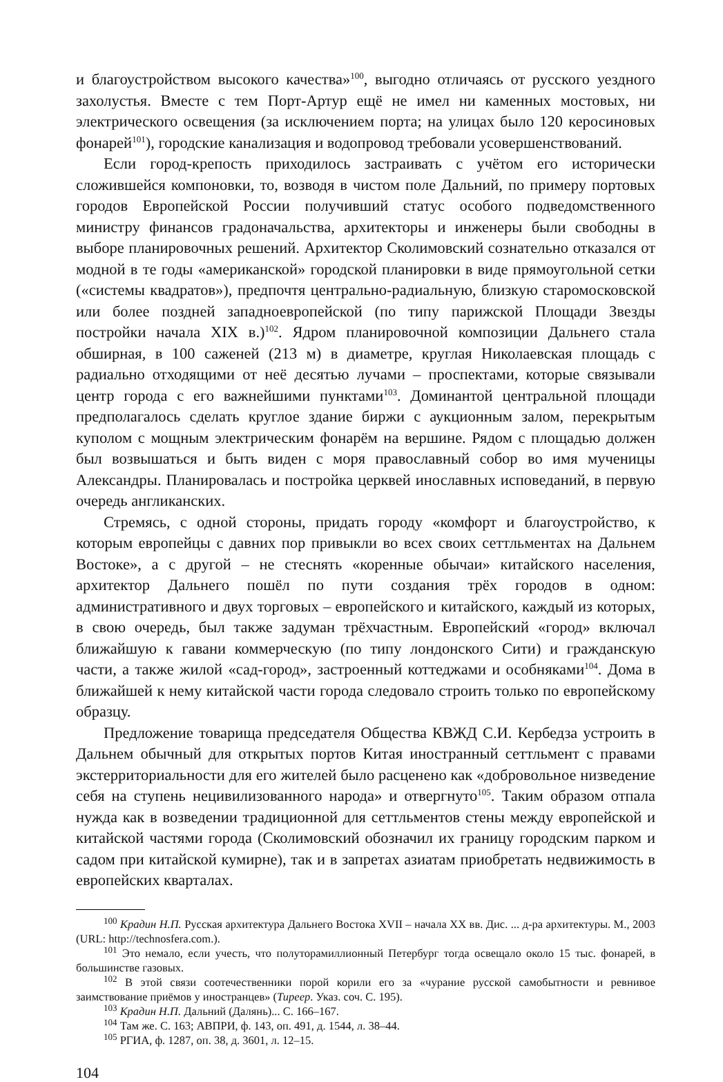и благоустройством высокого качества»<sup>100</sup>, выгодно отличаясь от русского уездного захолустья. Вместе с тем Порт-Артур ещё не имел ни каменных мостовых, ни электрического освещения (за исключением порта; на улицах было 120 керосиновых фонарей<sup>101</sup>), городские канализация и водопровод требовали усовершенствований.
Если город-крепость приходилось застраивать с учётом его исторически сложившейся компоновки, то, возводя в чистом поле Дальний, по примеру портовых городов Европейской России получивший статус особого подведомственного министру финансов градоначальства, архитекторы и инженеры были свободны в выборе планировочных решений. Архитектор Сколимовский сознательно отказался от модной в те годы «американской» городской планировки в виде прямоугольной сетки («системы квадратов»), предпочтя центрально-радиальную, близкую старомосковской или более поздней западноевропейской (по типу парижской Площади Звезды постройки начала XIX в.)<sup>102</sup>. Ядром планировочной композиции Дальнего стала обширная, в 100 саженей (213 м) в диаметре, круглая Николаевская площадь с радиально отходящими от неё десятью лучами – проспектами, которые связывали центр города с его важнейшими пунктами<sup>103</sup>. Доминантой центральной площади предполагалось сделать круглое здание биржи с аукционным залом, перекрытым куполом с мощным электрическим фонарём на вершине. Рядом с площадью должен был возвышаться и быть виден с моря православный собор во имя мученицы Александры. Планировалась и постройка церквей инославных исповеданий, в первую очередь англиканских.
Стремясь, с одной стороны, придать городу «комфорт и благоустройство, к которым европейцы с давних пор привыкли во всех своих сеттльментах на Дальнем Востоке», а с другой – не стеснять «коренные обычаи» китайского населения, архитектор Дальнего пошёл по пути создания трёх городов в одном: административного и двух торговых – европейского и китайского, каждый из которых, в свою очередь, был также задуман трёхчастным. Европейский «город» включал ближайшую к гавани коммерческую (по типу лондонского Сити) и гражданскую части, а также жилой «сад-город», застроенный коттеджами и особняками<sup>104</sup>. Дома в ближайшей к нему китайской части города следовало строить только по европейскому образцу.
Предложение товарища председателя Общества КВЖД С.И. Кербедза устроить в Дальнем обычный для открытых портов Китая иностранный сеттльмент с правами экстерриториальности для его жителей было расценено как «добровольное низведение себя на ступень нецивилизованного народа» и отвергнуто<sup>105</sup>. Таким образом отпала нужда как в возведении традиционной для сеттльментов стены между европейской и китайской частями города (Сколимовский обозначил их границу городским парком и садом при китайской кумирне), так и в запретах азиатам приобретать недвижимость в европейских кварталах.
<sup>100</sup> Крадин Н.П. Русская архитектура Дальнего Востока XVII – начала XX вв. Дис. ... д-ра архитектуры. М., 2003 (URL: http://technosfera.com.).
<sup>101</sup> Это немало, если учесть, что полуторамиллионный Петербург тогда освещало около 15 тыс. фонарей, в большинстве газовых.
<sup>102</sup> В этой связи соотечественники порой корили его за «чурание русской самобытности и ревнивое заимствование приёмов у иностранцев» (Тиреер. Указ. соч. С. 195).
<sup>103</sup> Крадин Н.П. Дальний (Далянь)... С. 166–167.
<sup>104</sup> Там же. С. 163; АВПРИ, ф. 143, оп. 491, д. 1544, л. 38–44.
<sup>105</sup> РГИА, ф. 1287, оп. 38, д. 3601, л. 12–15.
104